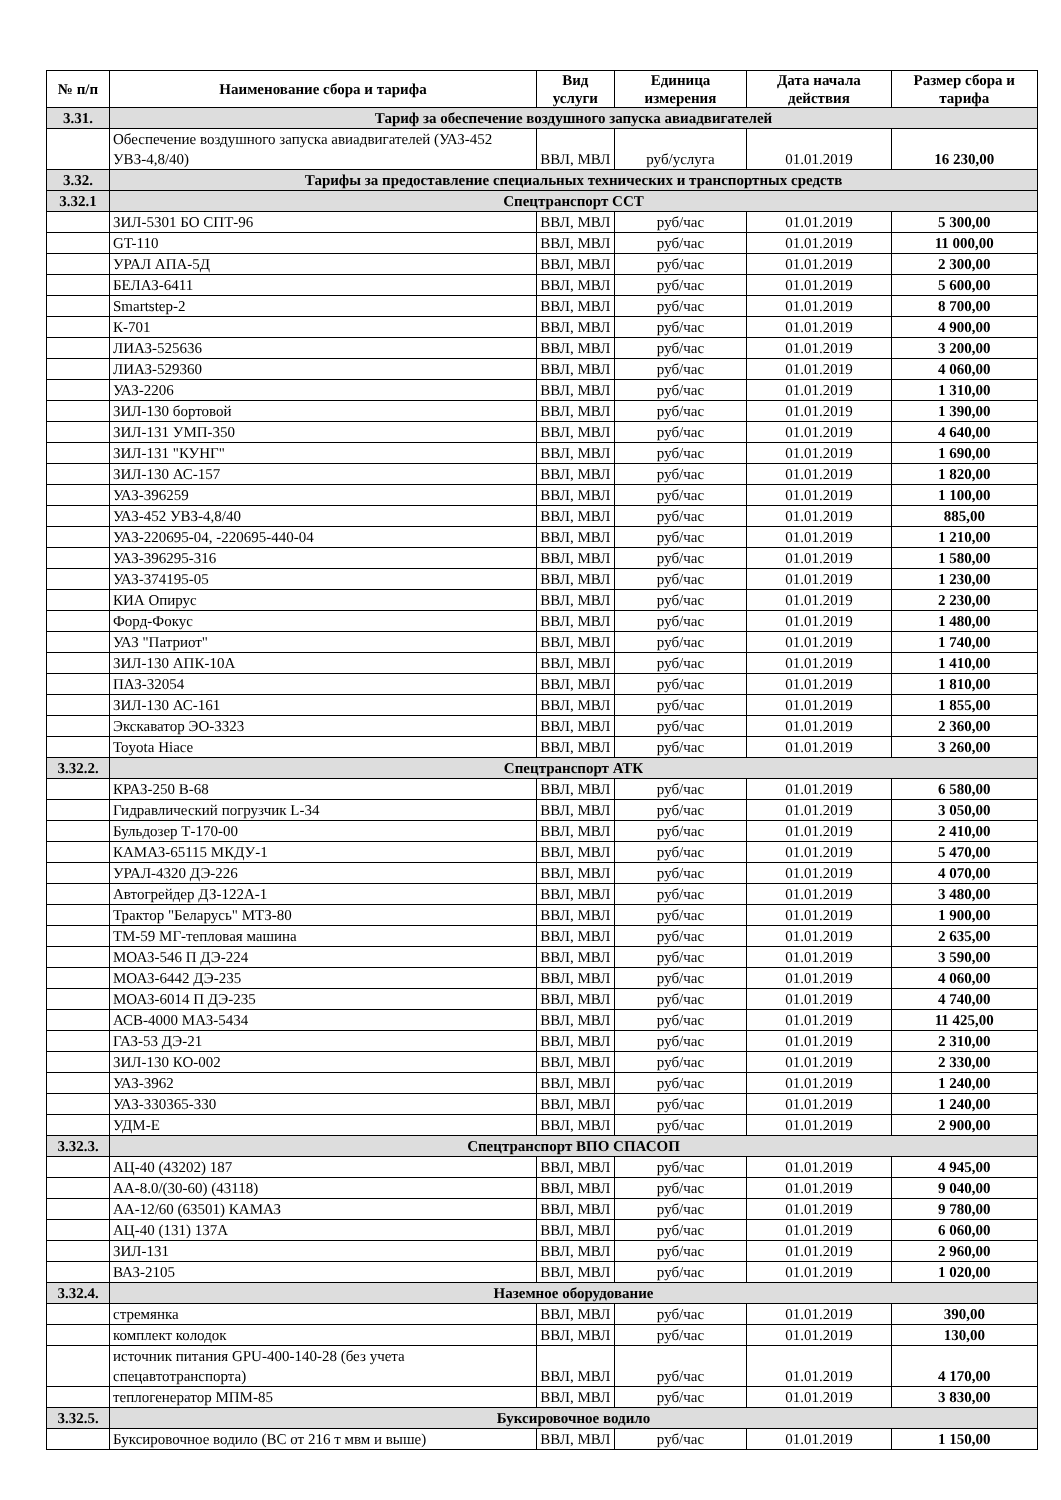| № п/п | Наименование сбора и тарифа | Вид услуги | Единица измерения | Дата начала действия | Размер сбора и тарифа |
| --- | --- | --- | --- | --- | --- |
| 3.31. | Тариф за обеспечение воздушного запуска авиадвигателей | | | | |
| | Обеспечение воздушного запуска авиадвигателей (УАЗ-452 УВЗ-4,8/40) | ВВЛ, МВЛ | руб/услуга | 01.01.2019 | 16 230,00 |
| 3.32. | Тарифы за предоставление специальных технических и транспортных средств | | | | |
| 3.32.1 | Спецтранспорт ССТ | | | | |
| | ЗИЛ-5301 БО СПТ-96 | ВВЛ, МВЛ | руб/час | 01.01.2019 | 5 300,00 |
| | GT-110 | ВВЛ, МВЛ | руб/час | 01.01.2019 | 11 000,00 |
| | УРАЛ АПА-5Д | ВВЛ, МВЛ | руб/час | 01.01.2019 | 2 300,00 |
| | БЕЛАЗ-6411 | ВВЛ, МВЛ | руб/час | 01.01.2019 | 5 600,00 |
| | Smartstep-2 | ВВЛ, МВЛ | руб/час | 01.01.2019 | 8 700,00 |
| | К-701 | ВВЛ, МВЛ | руб/час | 01.01.2019 | 4 900,00 |
| | ЛИАЗ-525636 | ВВЛ, МВЛ | руб/час | 01.01.2019 | 3 200,00 |
| | ЛИАЗ-529360 | ВВЛ, МВЛ | руб/час | 01.01.2019 | 4 060,00 |
| | УАЗ-2206 | ВВЛ, МВЛ | руб/час | 01.01.2019 | 1 310,00 |
| | ЗИЛ-130 бортовой | ВВЛ, МВЛ | руб/час | 01.01.2019 | 1 390,00 |
| | ЗИЛ-131 УМП-350 | ВВЛ, МВЛ | руб/час | 01.01.2019 | 4 640,00 |
| | ЗИЛ-131 "КУНГ" | ВВЛ, МВЛ | руб/час | 01.01.2019 | 1 690,00 |
| | ЗИЛ-130 АС-157 | ВВЛ, МВЛ | руб/час | 01.01.2019 | 1 820,00 |
| | УАЗ-396259 | ВВЛ, МВЛ | руб/час | 01.01.2019 | 1 100,00 |
| | УАЗ-452 УВЗ-4,8/40 | ВВЛ, МВЛ | руб/час | 01.01.2019 | 885,00 |
| | УАЗ-220695-04, -220695-440-04 | ВВЛ, МВЛ | руб/час | 01.01.2019 | 1 210,00 |
| | УАЗ-396295-316 | ВВЛ, МВЛ | руб/час | 01.01.2019 | 1 580,00 |
| | УАЗ-374195-05 | ВВЛ, МВЛ | руб/час | 01.01.2019 | 1 230,00 |
| | КИА Опирус | ВВЛ, МВЛ | руб/час | 01.01.2019 | 2 230,00 |
| | Форд-Фокус | ВВЛ, МВЛ | руб/час | 01.01.2019 | 1 480,00 |
| | УАЗ "Патриот" | ВВЛ, МВЛ | руб/час | 01.01.2019 | 1 740,00 |
| | ЗИЛ-130 АПК-10А | ВВЛ, МВЛ | руб/час | 01.01.2019 | 1 410,00 |
| | ПАЗ-32054 | ВВЛ, МВЛ | руб/час | 01.01.2019 | 1 810,00 |
| | ЗИЛ-130 АС-161 | ВВЛ, МВЛ | руб/час | 01.01.2019 | 1 855,00 |
| | Экскаватор ЭО-3323 | ВВЛ, МВЛ | руб/час | 01.01.2019 | 2 360,00 |
| | Toyota Hiace | ВВЛ, МВЛ | руб/час | 01.01.2019 | 3 260,00 |
| 3.32.2. | Спецтранспорт АТК | | | | |
| | КРАЗ-250 В-68 | ВВЛ, МВЛ | руб/час | 01.01.2019 | 6 580,00 |
| | Гидравлический погрузчик L-34 | ВВЛ, МВЛ | руб/час | 01.01.2019 | 3 050,00 |
| | Бульдозер Т-170-00 | ВВЛ, МВЛ | руб/час | 01.01.2019 | 2 410,00 |
| | КАМАЗ-65115 МКДУ-1 | ВВЛ, МВЛ | руб/час | 01.01.2019 | 5 470,00 |
| | УРАЛ-4320 ДЭ-226 | ВВЛ, МВЛ | руб/час | 01.01.2019 | 4 070,00 |
| | Автогрейдер ДЗ-122А-1 | ВВЛ, МВЛ | руб/час | 01.01.2019 | 3 480,00 |
| | Трактор "Беларусь" МТЗ-80 | ВВЛ, МВЛ | руб/час | 01.01.2019 | 1 900,00 |
| | ТМ-59 МГ-тепловая машина | ВВЛ, МВЛ | руб/час | 01.01.2019 | 2 635,00 |
| | МОАЗ-546 П ДЭ-224 | ВВЛ, МВЛ | руб/час | 01.01.2019 | 3 590,00 |
| | МОАЗ-6442 ДЭ-235 | ВВЛ, МВЛ | руб/час | 01.01.2019 | 4 060,00 |
| | МОАЗ-6014 П ДЭ-235 | ВВЛ, МВЛ | руб/час | 01.01.2019 | 4 740,00 |
| | АСВ-4000 МАЗ-5434 | ВВЛ, МВЛ | руб/час | 01.01.2019 | 11 425,00 |
| | ГАЗ-53 ДЭ-21 | ВВЛ, МВЛ | руб/час | 01.01.2019 | 2 310,00 |
| | ЗИЛ-130 КО-002 | ВВЛ, МВЛ | руб/час | 01.01.2019 | 2 330,00 |
| | УАЗ-3962 | ВВЛ, МВЛ | руб/час | 01.01.2019 | 1 240,00 |
| | УАЗ-330365-330 | ВВЛ, МВЛ | руб/час | 01.01.2019 | 1 240,00 |
| | УДМ-Е | ВВЛ, МВЛ | руб/час | 01.01.2019 | 2 900,00 |
| 3.32.3. | Спецтранспорт ВПО СПАСОП | | | | |
| | АЦ-40 (43202) 187 | ВВЛ, МВЛ | руб/час | 01.01.2019 | 4 945,00 |
| | АА-8.0/(30-60) (43118) | ВВЛ, МВЛ | руб/час | 01.01.2019 | 9 040,00 |
| | АА-12/60 (63501) КАМАЗ | ВВЛ, МВЛ | руб/час | 01.01.2019 | 9 780,00 |
| | АЦ-40 (131) 137А | ВВЛ, МВЛ | руб/час | 01.01.2019 | 6 060,00 |
| | ЗИЛ-131 | ВВЛ, МВЛ | руб/час | 01.01.2019 | 2 960,00 |
| | ВАЗ-2105 | ВВЛ, МВЛ | руб/час | 01.01.2019 | 1 020,00 |
| 3.32.4. | Наземное оборудование | | | | |
| | стремянка | ВВЛ, МВЛ | руб/час | 01.01.2019 | 390,00 |
| | комплект колодок | ВВЛ, МВЛ | руб/час | 01.01.2019 | 130,00 |
| | источник питания GPU-400-140-28 (без учета спецавтотранспорта) | ВВЛ, МВЛ | руб/час | 01.01.2019 | 4 170,00 |
| | теплогенератор МПМ-85 | ВВЛ, МВЛ | руб/час | 01.01.2019 | 3 830,00 |
| 3.32.5. | Буксировочное водило | | | | |
| | Буксировочное водило (ВС от 216 т мвм и выше) | ВВЛ, МВЛ | руб/час | 01.01.2019 | 1 150,00 |